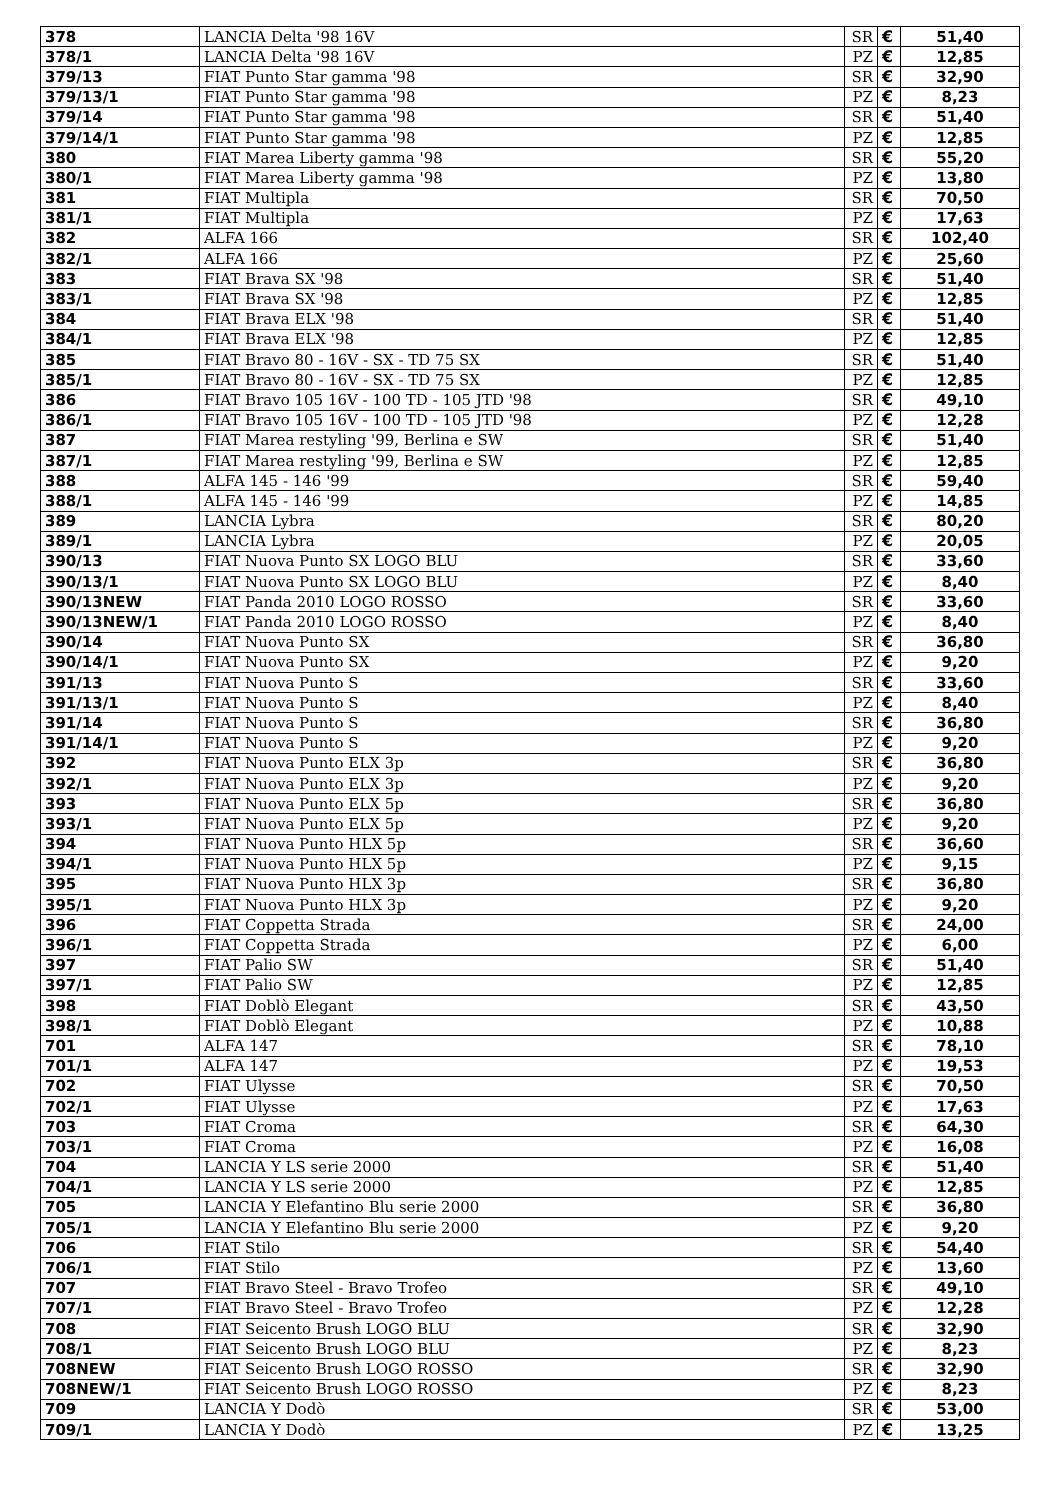| 378 | LANCIA Delta '98 16V | SR | € | 51,40 |
| 378/1 | LANCIA Delta '98 16V | PZ | € | 12,85 |
| 379/13 | FIAT Punto Star gamma '98 | SR | € | 32,90 |
| 379/13/1 | FIAT Punto Star gamma '98 | PZ | € | 8,23 |
| 379/14 | FIAT Punto Star gamma '98 | SR | € | 51,40 |
| 379/14/1 | FIAT Punto Star gamma '98 | PZ | € | 12,85 |
| 380 | FIAT Marea Liberty gamma '98 | SR | € | 55,20 |
| 380/1 | FIAT Marea Liberty gamma '98 | PZ | € | 13,80 |
| 381 | FIAT Multipla | SR | € | 70,50 |
| 381/1 | FIAT Multipla | PZ | € | 17,63 |
| 382 | ALFA 166 | SR | € | 102,40 |
| 382/1 | ALFA 166 | PZ | € | 25,60 |
| 383 | FIAT Brava SX '98 | SR | € | 51,40 |
| 383/1 | FIAT Brava SX '98 | PZ | € | 12,85 |
| 384 | FIAT Brava ELX '98 | SR | € | 51,40 |
| 384/1 | FIAT Brava ELX '98 | PZ | € | 12,85 |
| 385 | FIAT Bravo 80 - 16V - SX - TD 75 SX | SR | € | 51,40 |
| 385/1 | FIAT Bravo 80 - 16V - SX - TD 75 SX | PZ | € | 12,85 |
| 386 | FIAT Bravo 105 16V - 100 TD - 105 JTD '98 | SR | € | 49,10 |
| 386/1 | FIAT Bravo 105 16V - 100 TD - 105 JTD '98 | PZ | € | 12,28 |
| 387 | FIAT Marea restyling '99, Berlina e SW | SR | € | 51,40 |
| 387/1 | FIAT Marea restyling '99, Berlina e SW | PZ | € | 12,85 |
| 388 | ALFA 145 - 146 '99 | SR | € | 59,40 |
| 388/1 | ALFA 145 - 146 '99 | PZ | € | 14,85 |
| 389 | LANCIA Lybra | SR | € | 80,20 |
| 389/1 | LANCIA Lybra | PZ | € | 20,05 |
| 390/13 | FIAT Nuova Punto SX LOGO BLU | SR | € | 33,60 |
| 390/13/1 | FIAT Nuova Punto SX LOGO BLU | PZ | € | 8,40 |
| 390/13NEW | FIAT Panda 2010 LOGO ROSSO | SR | € | 33,60 |
| 390/13NEW/1 | FIAT Panda 2010 LOGO ROSSO | PZ | € | 8,40 |
| 390/14 | FIAT Nuova Punto SX | SR | € | 36,80 |
| 390/14/1 | FIAT Nuova Punto SX | PZ | € | 9,20 |
| 391/13 | FIAT Nuova Punto S | SR | € | 33,60 |
| 391/13/1 | FIAT Nuova Punto S | PZ | € | 8,40 |
| 391/14 | FIAT Nuova Punto S | SR | € | 36,80 |
| 391/14/1 | FIAT Nuova Punto S | PZ | € | 9,20 |
| 392 | FIAT Nuova Punto ELX 3p | SR | € | 36,80 |
| 392/1 | FIAT Nuova Punto ELX 3p | PZ | € | 9,20 |
| 393 | FIAT Nuova Punto ELX 5p | SR | € | 36,80 |
| 393/1 | FIAT Nuova Punto ELX 5p | PZ | € | 9,20 |
| 394 | FIAT Nuova Punto HLX 5p | SR | € | 36,60 |
| 394/1 | FIAT Nuova Punto HLX 5p | PZ | € | 9,15 |
| 395 | FIAT Nuova Punto HLX 3p | SR | € | 36,80 |
| 395/1 | FIAT Nuova Punto HLX 3p | PZ | € | 9,20 |
| 396 | FIAT Coppetta Strada | SR | € | 24,00 |
| 396/1 | FIAT Coppetta Strada | PZ | € | 6,00 |
| 397 | FIAT Palio SW | SR | € | 51,40 |
| 397/1 | FIAT Palio SW | PZ | € | 12,85 |
| 398 | FIAT Doblò Elegant | SR | € | 43,50 |
| 398/1 | FIAT Doblò Elegant | PZ | € | 10,88 |
| 701 | ALFA 147 | SR | € | 78,10 |
| 701/1 | ALFA 147 | PZ | € | 19,53 |
| 702 | FIAT Ulysse | SR | € | 70,50 |
| 702/1 | FIAT Ulysse | PZ | € | 17,63 |
| 703 | FIAT Croma | SR | € | 64,30 |
| 703/1 | FIAT Croma | PZ | € | 16,08 |
| 704 | LANCIA Y LS serie 2000 | SR | € | 51,40 |
| 704/1 | LANCIA Y LS serie 2000 | PZ | € | 12,85 |
| 705 | LANCIA Y Elefantino Blu serie 2000 | SR | € | 36,80 |
| 705/1 | LANCIA Y Elefantino Blu serie 2000 | PZ | € | 9,20 |
| 706 | FIAT Stilo | SR | € | 54,40 |
| 706/1 | FIAT Stilo | PZ | € | 13,60 |
| 707 | FIAT Bravo Steel - Bravo Trofeo | SR | € | 49,10 |
| 707/1 | FIAT Bravo Steel - Bravo Trofeo | PZ | € | 12,28 |
| 708 | FIAT Seicento Brush LOGO BLU | SR | € | 32,90 |
| 708/1 | FIAT Seicento Brush LOGO BLU | PZ | € | 8,23 |
| 708NEW | FIAT Seicento Brush LOGO ROSSO | SR | € | 32,90 |
| 708NEW/1 | FIAT Seicento Brush LOGO ROSSO | PZ | € | 8,23 |
| 709 | LANCIA Y Dodò | SR | € | 53,00 |
| 709/1 | LANCIA Y Dodò | PZ | € | 13,25 |